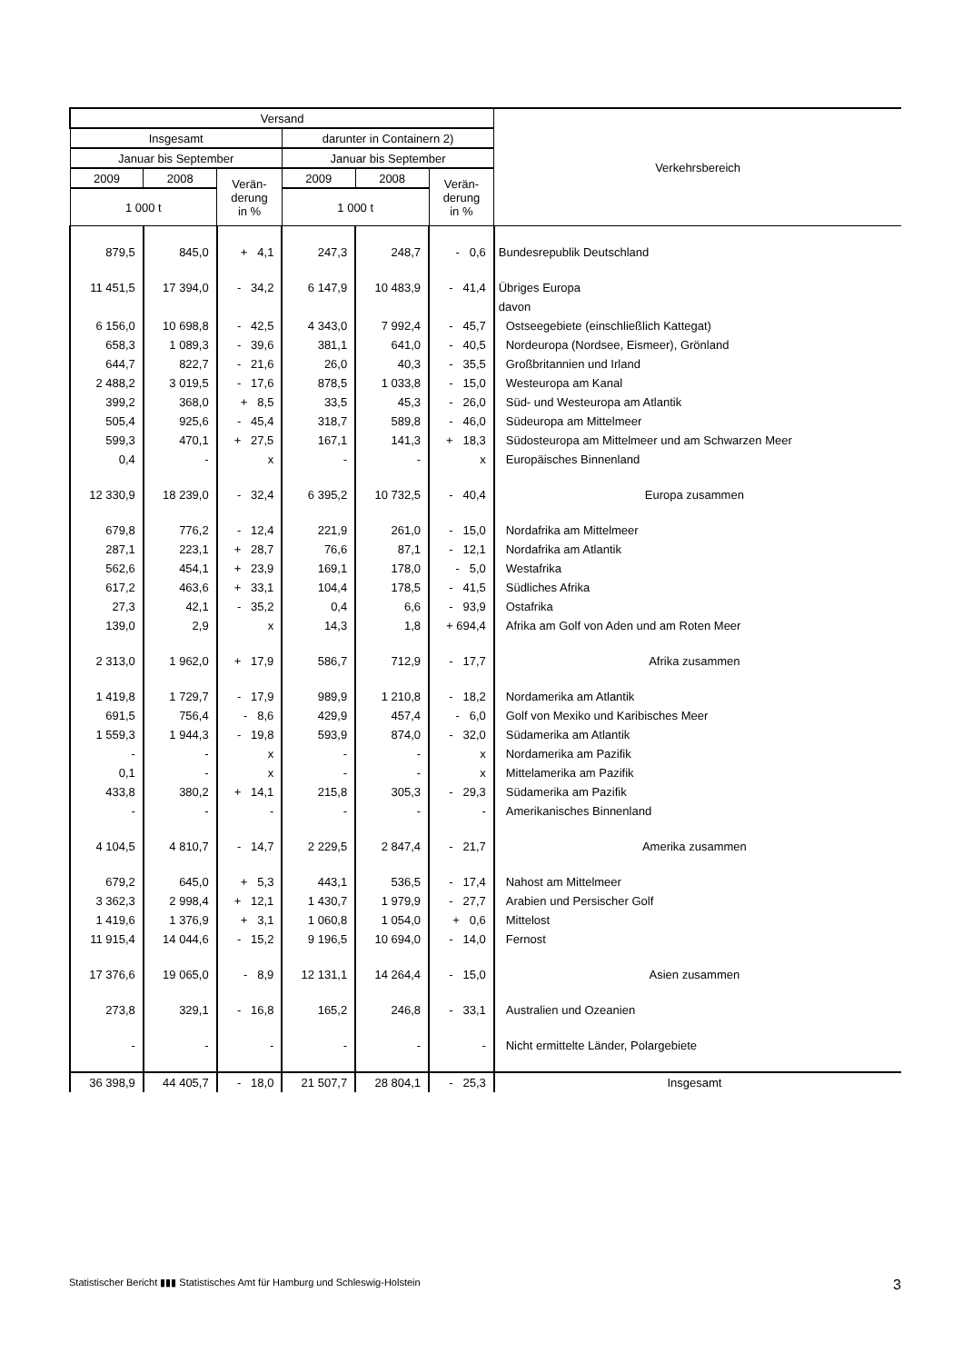| Versand | | | | | | Verkehrsbereich |
| --- | --- | --- | --- | --- | --- | --- |
| Insgesamt | | | darunter in Containern 2) | | | |
| Januar bis September | | | Januar bis September | | | |
| 2009 | 2008 | Verän- derung in % | 2009 | 2008 | Verän- derung in % | |
| 1 000 t | | | 1 000 t | | | |
| 879,5 | 845,0 | + 4,1 | 247,3 | 248,7 | - 0,6 | Bundesrepublik Deutschland |
| 11 451,5 | 17 394,0 | - 34,2 | 6 147,9 | 10 483,9 | - 41,4 | Übriges Europa |
| | | | | | | davon |
| 6 156,0 | 10 698,8 | - 42,5 | 4 343,0 | 7 992,4 | - 45,7 | Ostseegebiete (einschließlich Kattegat) |
| 658,3 | 1 089,3 | - 39,6 | 381,1 | 641,0 | - 40,5 | Nordeuropa (Nordsee, Eismeer), Grönland |
| 644,7 | 822,7 | - 21,6 | 26,0 | 40,3 | - 35,5 | Großbritannien und Irland |
| 2 488,2 | 3 019,5 | - 17,6 | 878,5 | 1 033,8 | - 15,0 | Westeuropa am Kanal |
| 399,2 | 368,0 | + 8,5 | 33,5 | 45,3 | - 26,0 | Süd- und Westeuropa am Atlantik |
| 505,4 | 925,6 | - 45,4 | 318,7 | 589,8 | - 46,0 | Südeuropa am Mittelmeer |
| 599,3 | 470,1 | + 27,5 | 167,1 | 141,3 | + 18,3 | Südosteuropa am Mittelmeer und am Schwarzen Meer |
| 0,4 | - | x | - | - | x | Europäisches Binnenland |
| 12 330,9 | 18 239,0 | - 32,4 | 6 395,2 | 10 732,5 | - 40,4 | Europa zusammen |
| 679,8 | 776,2 | - 12,4 | 221,9 | 261,0 | - 15,0 | Nordafrika am Mittelmeer |
| 287,1 | 223,1 | + 28,7 | 76,6 | 87,1 | - 12,1 | Nordafrika am Atlantik |
| 562,6 | 454,1 | + 23,9 | 169,1 | 178,0 | - 5,0 | Westafrika |
| 617,2 | 463,6 | + 33,1 | 104,4 | 178,5 | - 41,5 | Südliches Afrika |
| 27,3 | 42,1 | - 35,2 | 0,4 | 6,6 | - 93,9 | Ostafrika |
| 139,0 | 2,9 | x | 14,3 | 1,8 | + 694,4 | Afrika am Golf von Aden und am Roten Meer |
| 2 313,0 | 1 962,0 | + 17,9 | 586,7 | 712,9 | - 17,7 | Afrika zusammen |
| 1 419,8 | 1 729,7 | - 17,9 | 989,9 | 1 210,8 | - 18,2 | Nordamerika am Atlantik |
| 691,5 | 756,4 | - 8,6 | 429,9 | 457,4 | - 6,0 | Golf von Mexiko und Karibisches Meer |
| 1 559,3 | 1 944,3 | - 19,8 | 593,9 | 874,0 | - 32,0 | Südamerika am Atlantik |
| - | - | x | - | - | x | Nordamerika am Pazifik |
| 0,1 | - | x | - | - | x | Mittelamerika am Pazifik |
| 433,8 | 380,2 | + 14,1 | 215,8 | 305,3 | - 29,3 | Südamerika am Pazifik |
| - | - | - | - | - | - | Amerikanisches Binnenland |
| 4 104,5 | 4 810,7 | - 14,7 | 2 229,5 | 2 847,4 | - 21,7 | Amerika zusammen |
| 679,2 | 645,0 | + 5,3 | 443,1 | 536,5 | - 17,4 | Nahost am Mittelmeer |
| 3 362,3 | 2 998,4 | + 12,1 | 1 430,7 | 1 979,9 | - 27,7 | Arabien und Persischer Golf |
| 1 419,6 | 1 376,9 | + 3,1 | 1 060,8 | 1 054,0 | + 0,6 | Mittelost |
| 11 915,4 | 14 044,6 | - 15,2 | 9 196,5 | 10 694,0 | - 14,0 | Fernost |
| 17 376,6 | 19 065,0 | - 8,9 | 12 131,1 | 14 264,4 | - 15,0 | Asien zusammen |
| 273,8 | 329,1 | - 16,8 | 165,2 | 246,8 | - 33,1 | Australien und Ozeanien |
| - | - | - | - | - | - | Nicht ermittelte Länder, Polargebiete |
| 36 398,9 | 44 405,7 | - 18,0 | 21 507,7 | 28 804,1 | - 25,3 | Insgesamt |
Statistischer Bericht ▮▮▮ Statistisches Amt für Hamburg und Schleswig-Holstein 3